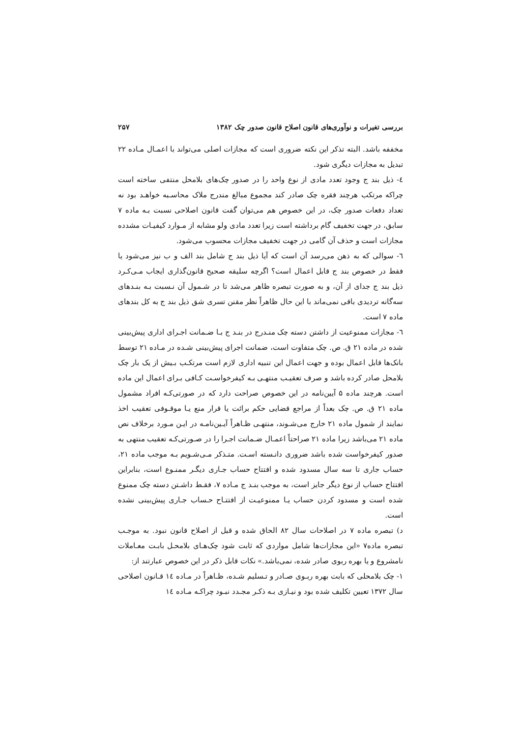بررسی تغیرات و نوآوری‌های قانون اصلاح قانون صدور چک ۱۳۸۲ ۲۵۷
مخففه باشد. البته تذکر این نکته ضروری است که مجازات اصلی می‌تواند با اعمـال مـاده ۲۲ تبدیل به مجازات دیگری شود.
٤- ذیل بند ج وجود تعدد مادی از نوع واحد را در صدور چک‌های بلامحل منتفی ساخته است چراکه مرتکب هرچند فقره چک صادر کند مجموع مبالغ مندرج ملاک محاسـبه خواهـد بود نه تعداد دفعات صدور چک، در این خصوص هم می‌توان گفت قانون اصلاحی نسبت بـه ماده ۷ سابق، در جهت تخفیف گام برداشته است زیرا تعدد مادی ولو مشابه از مـوارد کیفیـات مشدده مجازات است و حذف آن گامی در جهت تخفیف مجازات محسوب می‌شود.
٦- سوالی که به ذهن می‌رسد آن است که آیا ذیل بند ج شامل بند الف و ب نیز می‌شود یا فقط در خصوص بند ج قابل اعمال است؟ اگرچه سلیقه صحیح قانون‌گذاری ایجاب مـی‌کـرد ذیل بند ج جدای از آن، و به صورت تبصره ظاهر می‌شد تا در شـمول آن نـسبت بـه بنـدهای سه‌گانه تردیدی باقی نمی‌ماند با این حال ظاهراً نظر مقنن تسری شق ذیل بند ج به کل بندهای ماده ۷ است.
٦- مجازات ممنوعیت از داشتن دسته چک منـدرج در بنـد ج بـا ضـمانت اجـرای اداری پیش‌بینی شده در ماده ۲۱ ق. ص. چک متفاوت است، ضمانت اجرای پیش‌بینی شـده در مـاده ۲۱ توسط بانک‌ها قابل اعمال بوده و جهت اعمال این تنبیه اداری لازم است مرتکـب بـیش از یک بار چک بلامحل صادر کرده باشد و صرف تعقیـب منتهـی بـه کیفرخواسـت کـافی بـرای اعمال این ماده است. هرچند ماده ۵ آیین‌نامه در این خصوص صراحت دارد که در صورتی‌کـه افراد مشمول ماده ۲۱ ق. ص. چک بعداً از مراجع قضایی حکم برائت یا قرار منع یـا موقـوفی تعقیب اخذ نمایند از شمول ماده ۲۱ خارج می‌شـوند، منتهـی ظـاهراً آیـین‌نامـه در ایـن مـورد برخلاف نص ماده ۲۱ می‌باشد زیرا ماده ۲۱ صراحتاً اعمـال ضـمانت اجـرا را در صـورتی‌کـه تعقیب منتهی به صدور کیفرخواست شده باشد ضروری دانـسته اسـت. متـذکر مـی‌شـویم بـه موجب ماده ۲۱، حساب جاری تا سه سال مسدود شده و افتتاح حساب جـاری دیگـر ممنـوع است، بنابراین افتتاح حساب از نوع دیگر جایز است، به موجب بنـد ج مـاده ۷، فقـط داشـتن دسته چک ممنوع شده است و مسدود کردن حساب یـا ممنوعیـت از افتتـاح حـساب جـاری پیش‌بینی نشده است.
د) تبصره ماده ۷ در اصلاحات سال ۸۲ الحاق شده و قبل از اصلاح قانون نبود. به موجـب تبصره ماده۷ «این مجازات‌ها شامل مواردی که ثابت شود چک‌هـای بلامحـل بابـت معـاملات نامشروع و یا بهره ربوی صادر شده، نمی‌باشد.» نکات قابل ذکر در این خصوص عبارتند از:
۱- چک بلامحلی که بابت بهره ربـوی صـادر و تـسلیم شـده، ظـاهراً در مـاده ١٤ قـانون اصلاحی سال ۱۳۷۲ تعیین تکلیف شده بود و نیـازی بـه ذکـر مجـدد نبـود چراکـه مـاده ١٤